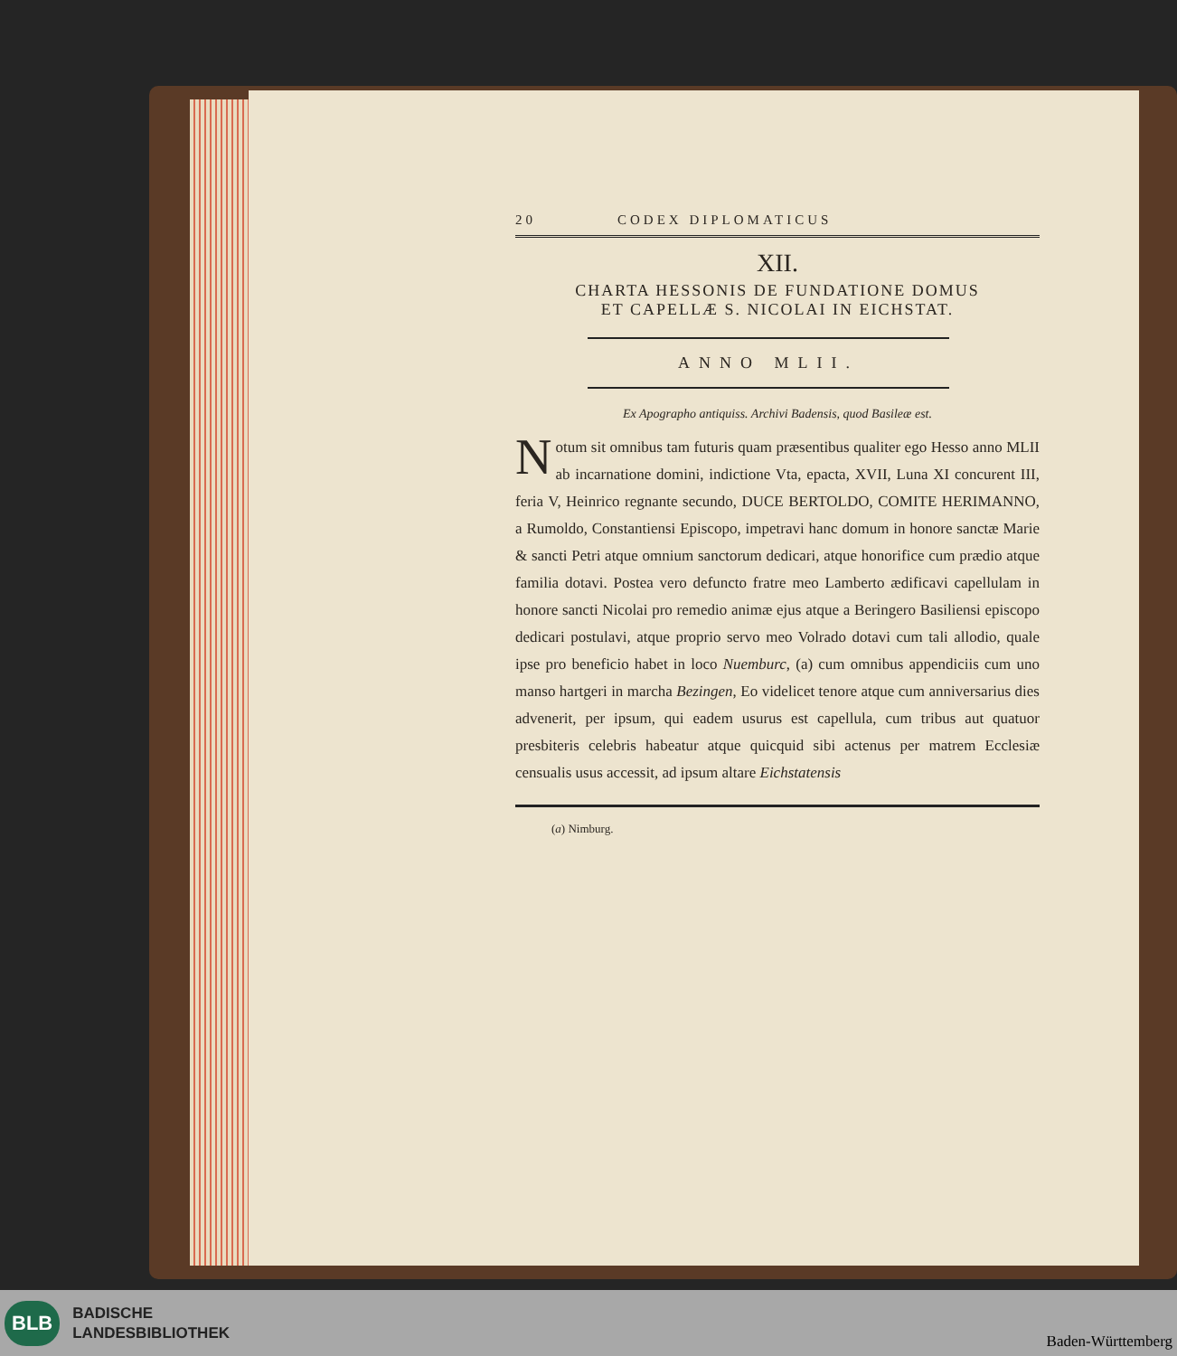20 CODEX DIPLOMATICUS
XII.
CHARTA HESSONIS DE FUNDATIONE DOMUS
ET CAPELLÆ S. NICOLAI IN EICHSTAT.
ANNO MLII.
Ex Apographo antiquiss. Archivi Badensis, quod Basileæ est.
Notum sit omnibus tam futuris quam præsentibus qualiter ego Hesso anno MLII ab incarnatione domini, indictione Vta, epacta, XVII, Luna XI concurent III, feria V, Heinrico regnante secundo, DUCE BERTOLDO, COMITE HERIMANNO, a Rumoldo, Constantiensi Episcopo, impetravi hanc domum in honore sanctæ Marie & sancti Petri atque omnium sanctorum dedicari, atque honorifice cum prædio atque familia dotavi. Postea vero defuncto fratre meo Lamberto ædificavi capellulam in honore sancti Nicolai pro remedio animæ ejus atque a Beringero Basiliensi episcopo dedicari postulavi, atque proprio servo meo Volrado dotavi cum tali allodio, quale ipse pro beneficio habet in loco Nuemburc, (a) cum omnibus appendiciis cum uno manso hartgeri in marcha Bezingen, Eo videlicet tenore atque cum anniversarius dies advenerit, per ipsum, qui eadem usurus est capellula, cum tribus aut quatuor presbiteris celebris habeatur atque quicquid sibi actenus per matrem Ecclesiæ censualis usus accessit, ad ipsum altare Eichstatensis
(a) Nimburg.
BLB
BADISCHE
LANDESBIBLIOTHEK
Baden-Württemberg